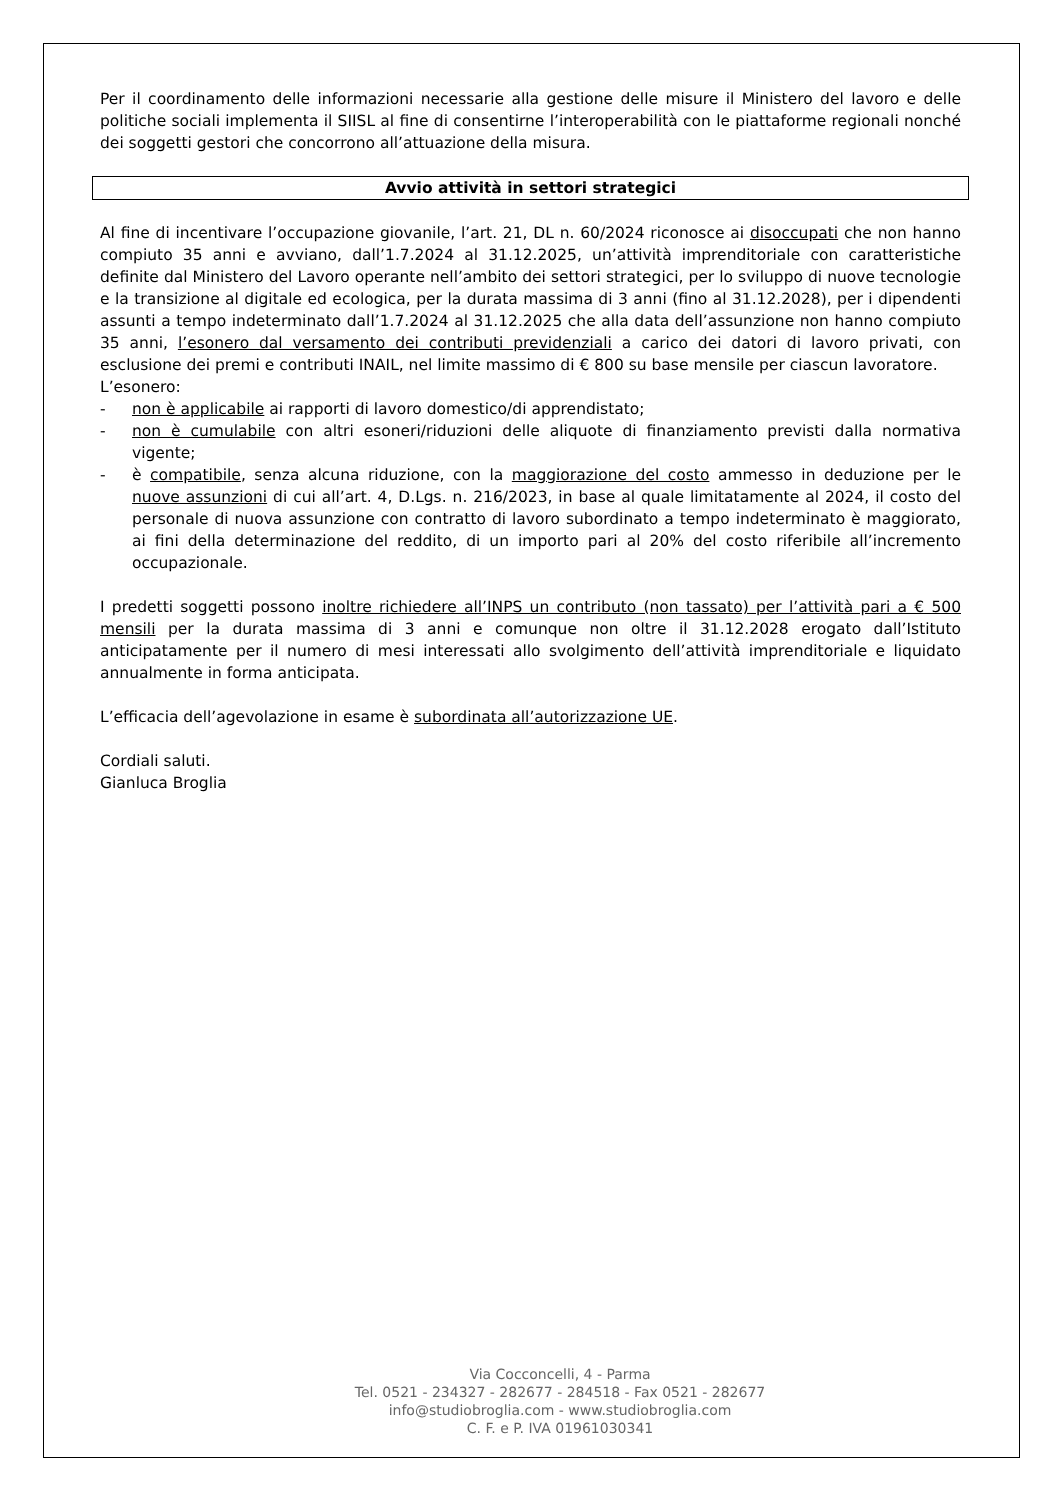Per il coordinamento delle informazioni necessarie alla gestione delle misure il Ministero del lavoro e delle politiche sociali implementa il SIISL al fine di consentirne l’interoperabilità con le piattaforme regionali nonché dei soggetti gestori che concorrono all’attuazione della misura.
Avvio attività in settori strategici
Al fine di incentivare l’occupazione giovanile, l’art. 21, DL n. 60/2024 riconosce ai disoccupati che non hanno compiuto 35 anni e avviano, dall’1.7.2024 al 31.12.2025, un’attività imprenditoriale con caratteristiche definite dal Ministero del Lavoro operante nell’ambito dei settori strategici, per lo sviluppo di nuove tecnologie e la transizione al digitale ed ecologica, per la durata massima di 3 anni (fino al 31.12.2028), per i dipendenti assunti a tempo indeterminato dall’1.7.2024 al 31.12.2025 che alla data dell’assunzione non hanno compiuto 35 anni, l’esonero dal versamento dei contributi previdenziali a carico dei datori di lavoro privati, con esclusione dei premi e contributi INAIL, nel limite massimo di € 800 su base mensile per ciascun lavoratore.
L’esonero:
- non è applicabile ai rapporti di lavoro domestico/di apprendistato;
- non è cumulabile con altri esoneri/riduzioni delle aliquote di finanziamento previsti dalla normativa vigente;
- è compatibile, senza alcuna riduzione, con la maggiorazione del costo ammesso in deduzione per le nuove assunzioni di cui all’art. 4, D.Lgs. n. 216/2023, in base al quale limitatamente al 2024, il costo del personale di nuova assunzione con contratto di lavoro subordinato a tempo indeterminato è maggiorato, ai fini della determinazione del reddito, di un importo pari al 20% del costo riferibile all’incremento occupazionale.
I predetti soggetti possono inoltre richiedere all’INPS un contributo (non tassato) per l’attività pari a € 500 mensili per la durata massima di 3 anni e comunque non oltre il 31.12.2028 erogato dall’Istituto anticipatamente per il numero di mesi interessati allo svolgimento dell’attività imprenditoriale e liquidato annualmente in forma anticipata.
L’efficacia dell’agevolazione in esame è subordinata all’autorizzazione UE.
Cordiali saluti.
Gianluca Broglia
Via Cocconcelli, 4 - Parma
Tel. 0521 - 234327 - 282677 - 284518 - Fax 0521 - 282677
info@studiobroglia.com - www.studiobroglia.com
C. F. e P. IVA 01961030341